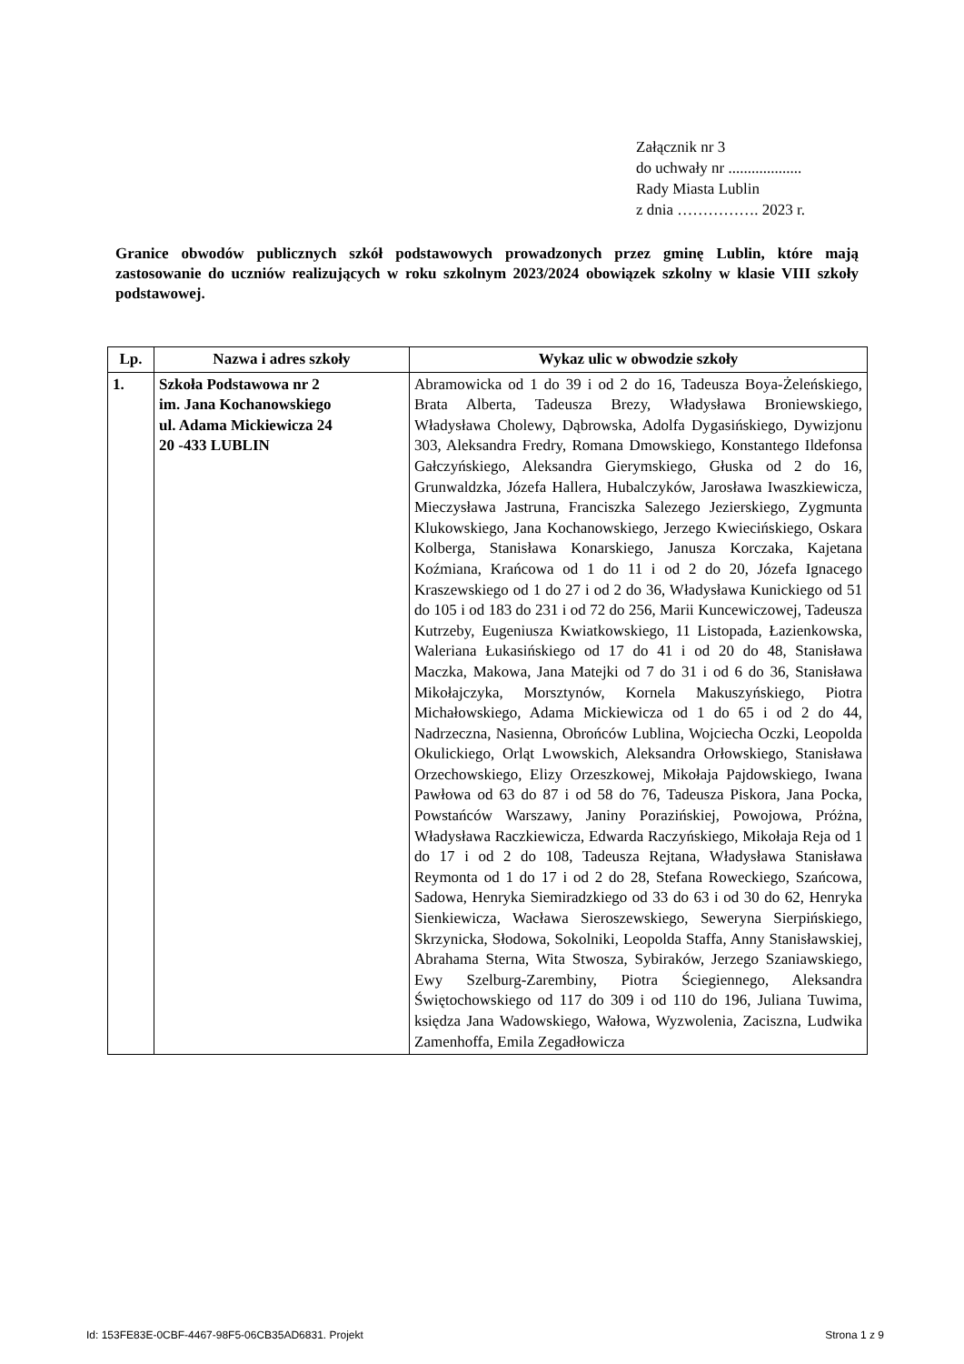Załącznik nr 3
do uchwały nr ...................
Rady Miasta Lublin
z dnia ……………. 2023 r.
Granice obwodów publicznych szkół podstawowych prowadzonych przez gminę Lublin, które mają zastosowanie do uczniów realizujących w roku szkolnym 2023/2024 obowiązek szkolny w klasie VIII szkoły podstawowej.
| Lp. | Nazwa i adres szkoły | Wykaz ulic w obwodzie szkoły |
| --- | --- | --- |
| 1. | Szkoła Podstawowa nr 2 im. Jana Kochanowskiego ul. Adama Mickiewicza 24 20 -433 LUBLIN | Abramowicka od 1 do 39 i od 2 do 16, Tadeusza Boya-Żeleńskiego, Brata Alberta, Tadeusza Brezy, Władysława Broniewskiego, Władysława Cholewy, Dąbrowska, Adolfa Dygasińskiego, Dywizjonu 303, Aleksandra Fredry, Romana Dmowskiego, Konstantego Ildefonsa Gałczyńskiego, Aleksandra Gierymskiego, Głuska od 2 do 16, Grunwaldzka, Józefa Hallera, Hubalczyków, Jarosława Iwaszkiewicza, Mieczysława Jastruna, Franciszka Salezego Jezierskiego, Zygmunta Klukowskiego, Jana Kochanowskiego, Jerzego Kwiecińskiego, Oskara Kolberga, Stanisława Konarskiego, Janusza Korczaka, Kajetana Koźmiana, Krańcowa od 1 do 11 i od 2 do 20, Józefa Ignacego Kraszewskiego od 1 do 27 i od 2 do 36, Władysława Kunickiego od 51 do 105 i od 183 do 231 i od 72 do 256, Marii Kuncewiczowej, Tadeusza Kutrzeby, Eugeniusza Kwiatkowskiego, 11 Listopada, Łazienkowska, Waleriana Łukasińskiego od 17 do 41 i od 20 do 48, Stanisława Maczka, Makowa, Jana Matejki od 7 do 31 i od 6 do 36, Stanisława Mikołajczyka, Morsztynów, Kornela Makuszyńskiego, Piotra Michałowskiego, Adama Mickiewicza od 1 do 65 i od 2 do 44, Nadrzeczna, Nasienna, Obrońców Lublina, Wojciecha Oczki, Leopolda Okulickiego, Orląt Lwowskich, Aleksandra Orłowskiego, Stanisława Orzechowskiego, Elizy Orzeszkowej, Mikołaja Pajdowskiego, Iwana Pawłowa od 63 do 87 i od 58 do 76, Tadeusza Piskora, Jana Pocka, Powstańców Warszawy, Janiny Porazińskiej, Powojowa, Próżna, Władysława Raczkiewicza, Edwarda Raczyńskiego, Mikołaja Reja od 1 do 17 i od 2 do 108, Tadeusza Rejtana, Władysława Stanisława Reymonta od 1 do 17 i od 2 do 28, Stefana Roweckiego, Szańcowa, Sadowa, Henryka Siemiradzkiego od 33 do 63 i od 30 do 62, Henryka Sienkiewicza, Wacława Sieroszewskiego, Seweryna Sierpińskiego, Skrzynicka, Słodowa, Sokolniki, Leopolda Staffa, Anny Stanisławskiej, Abrahama Sterna, Wita Stwosza, Sybiraków, Jerzego Szaniawskiego, Ewy Szelburg-Zarembiny, Piotra Ściegiennego, Aleksandra Świętochowskiego od 117 do 309 i od 110 do 196, Juliana Tuwima, księdza Jana Wadowskiego, Wałowa, Wyzwolenia, Zaciszna, Ludwika Zamenhoffa, Emila Zegadłowicza |
Id: 153FE83E-0CBF-4467-98F5-06CB35AD6831. Projekt Strona 1 z 9